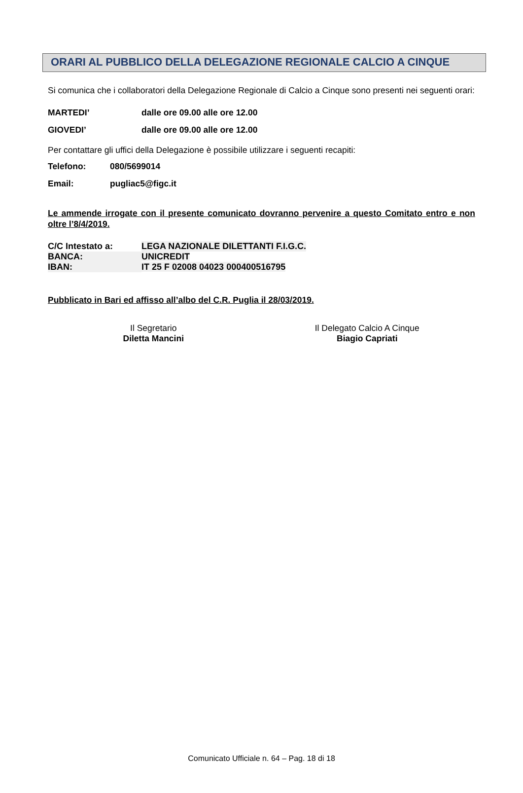ORARI AL PUBBLICO DELLA DELEGAZIONE REGIONALE CALCIO A CINQUE
Si comunica che i collaboratori della Delegazione Regionale di Calcio a Cinque sono presenti nei seguenti orari:
MARTEDI’ dalle ore 09.00 alle ore 12.00
GIOVEDI’ dalle ore 09.00 alle ore 12.00
Per contattare gli uffici della Delegazione è possibile utilizzare i seguenti recapiti:
Telefono: 080/5699014
Email: pugliac5@figc.it
Le ammende irrogate con il presente comunicato dovranno pervenire a questo Comitato entro e non oltre l’8/4/2019.
| C/C Intestato a: | LEGA NAZIONALE DILETTANTI F.I.G.C. |
| BANCA: | UNICREDIT |
| IBAN: | IT 25 F 02008 04023 000400516795 |
Pubblicato in Bari ed affisso all’albo del C.R. Puglia il 28/03/2019.
Il Segretario
Diletta Mancini
Il Delegato Calcio A Cinque
Biagio Capriati
Comunicato Ufficiale n. 64 – Pag. 18 di 18